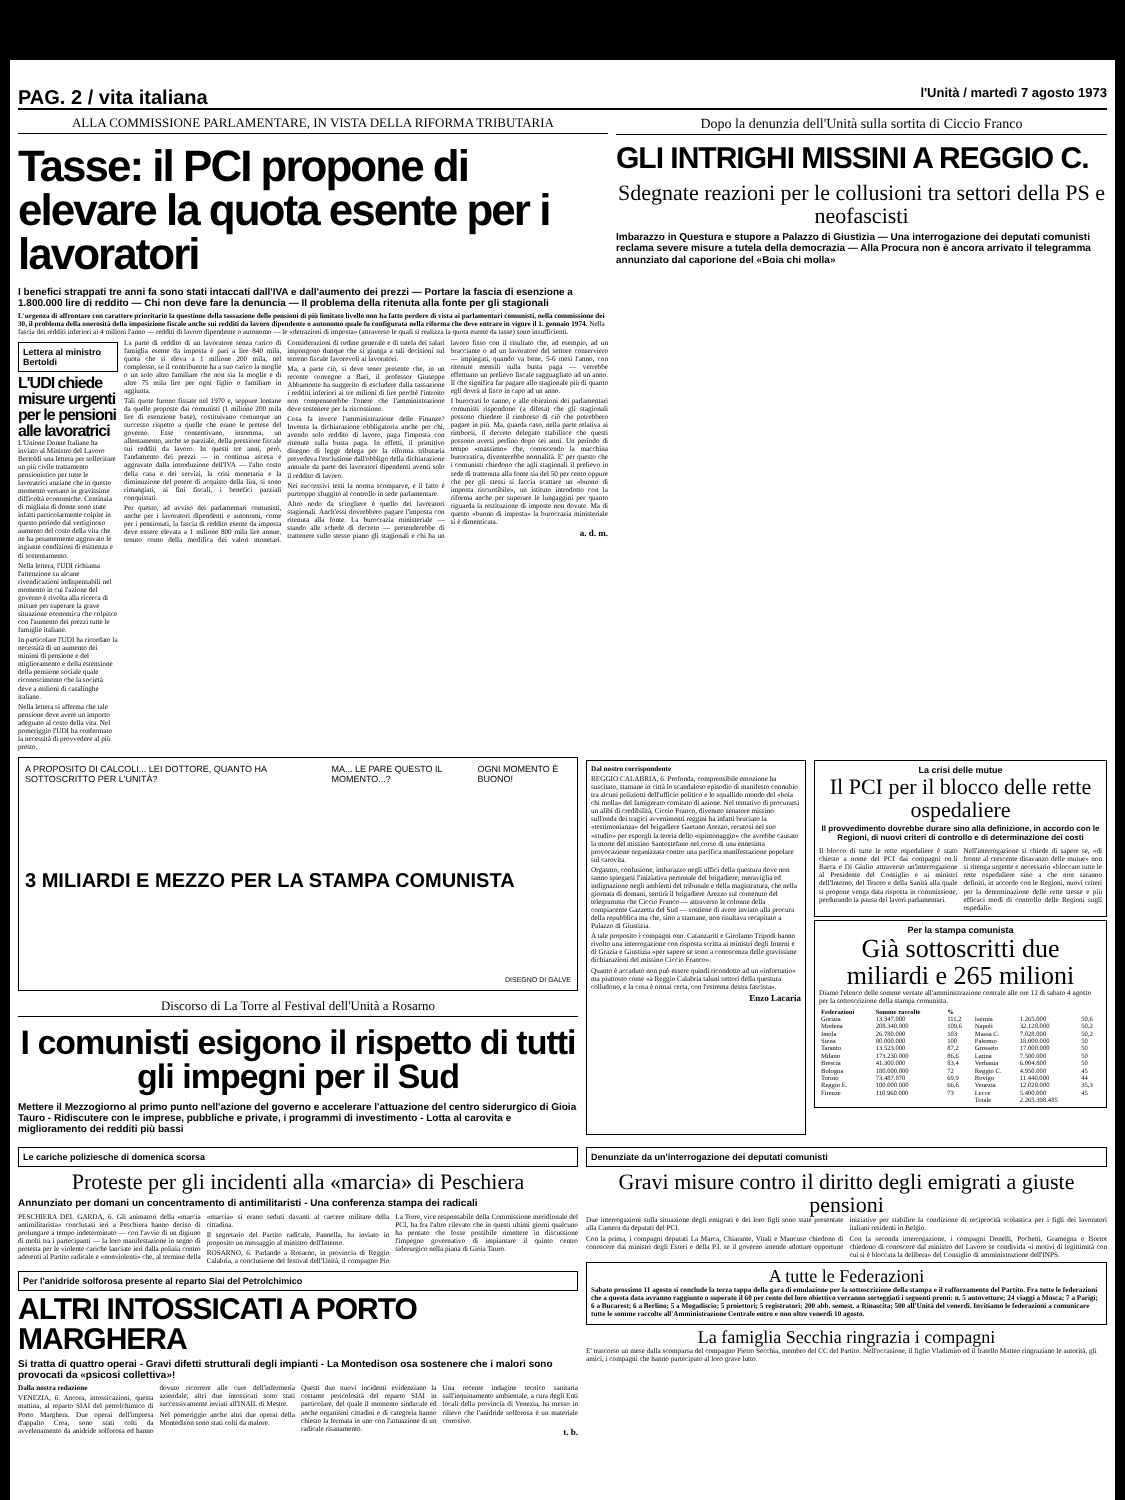PAG. 2 / vita italiana l'Unità / martedì 7 agosto 1973
ALLA COMMISSIONE PARLAMENTARE, IN VISTA DELLA RIFORMA TRIBUTARIA
Tasse: il PCI propone di elevare la quota esente per i lavoratori
I benefici strappati tre anni fa sono stati intaccati dall'IVA e dall'aumento dei prezzi — Portare la fascia di esenzione a 1.800.000 lire di reddito — Chi non deve fare la denuncia — Il problema della ritenuta alla fonte per gli stagionali
L'urgenza di affrontare con carattere prioritario la questione della tassazione delle pensioni di più limitato livello non ha fatto perdere di vista ai parlamentari comunisti, nella commissione dei 30, il problema della onerosità della imposizione fiscale anche sui redditi da lavoro dipendente o autonomo quale fu configurata nella riforma che deve entrare in vigore il 1. gennaio 1974. Nella fascia dei redditi inferiori ai 4 milioni l'anno — redditi di lavoro dipendente o autonomo — le «detrazioni di imposta» (attraverso le quali si realizza la quota esente da tasse) sono insufficienti.
Lettera al ministro Bertoldi
L'UDI chiede misure urgenti per le pensioni alle lavoratrici
L'Unione Donne Italiane ha inviato al Ministro del Lavoro Bertoldi una lettera per sollecitare un più civile trattamento pensionistico per tutte le lavoratrici anziane che in questo momento versano in gravissime difficoltà economiche. Centinaia di migliaia di donne sono state infatti particolarmente colpite in questo periodo dal vertiginoso aumento del costo della vita che ne ha pesantemente aggravato le ingiuste condizioni di esistenza e di sostentamento.
Nella lettera, l'UDI richiama l'attenzione su alcune rivendicazioni indispensabili nel momento in cui l'azione del governo è rivolta alla ricerca di misure per superare la grave situazione economica che colpisce con l'aumento dei prezzi tutte le famiglie italiane.
In particolare l'UDI ha ricordato la necessità di un aumento dei minimi di pensione e del miglioramento e della estensione della pensione sociale quale riconoscimento che la società deve a milioni di casalinghe italiane.
Nella lettera si afferma che tale pensione deve avere un importo adeguato al costo della vita. Nel pomeriggio l'UDI ha confermato la necessità di provvedere al più presto.
La parte di reddito di un lavoratore senza carico di famiglia esente da imposta è pari a lire 840 mila, quota che si eleva a 1 milione 200 mila, nel complesso, se il contribuente ha a suo carico la moglie o un solo altro familiare che non sia la moglie e di altre 75 mila lire per ogni figlio o familiare in aggiunta.
Tali quote furono fissate nel 1970 e, seppure lontane da quelle proposte dai comunisti (1 milione 200 mila lire di esenzione base), costituivano comunque un successo rispetto a quelle che erano le pretese del governo. Esse consentivano, insomma, un allentamento, anche se parziale, della pressione fiscale sui redditi da lavoro. In questi tre anni, però, l'andamento dei prezzi — in continua ascesa e aggravato dalla introduzione dell'IVA — l'alto costo della casa e dei servizi, la crisi monetaria e la diminuzione del potere di acquisto della lira, si sono rimangiati, ai fini fiscali, i benefici parziali conquistati.
Per questo, ad avviso dei parlamentari comunisti, anche per i lavoratori dipendenti e autonomi, come per i pensionati, la fascia di reddito esente da imposta deve essere elevata a 1 milione 800 mila lire annue, tenuto conto della modifica dei valori monetari. Considerazioni di ordine generale e di tutela dei salari impongono dunque che si giunga a tali decisioni sul terreno fiscale favorevoli ai lavoratori.
Ma, a parte ciò, si deve tener presente che, in un recente convegno a Bari, il professor Giuseppe Abbamonte ha suggerito di escludere dalla tassazione i redditi inferiori ai tre milioni di lire perché l'introito non compenserebbe l'onere che l'amministrazione deve sostenere per la riscossione.
Cosa fa invece l'amministrazione delle Finanze? Inventa la dichiarazione obbligatoria anche per chi, avendo solo reddito di lavoro, paga l'imposta con ritenute sulla busta paga. In effetti, il primitivo disegno di legge delega per la riforma tributaria prevedeva l'esclusione dall'obbligo della dichiarazione annuale da parte dei lavoratori dipendenti aventi solo il reddito di lavoro.
Nei successivi testi la norma scomparve, e il fatto è purtroppo sfuggito al controllo in sede parlamentare.
Altro nodo da sciogliere è quello dei lavoratori stagionali. Anch'essi dovrebbero pagare l'imposta con ritenuta alla fonte. La burocrazia ministeriale — stando alle schede di decreto — pretenderebbe di trattenere sullo stesso piano gli stagionali e chi ha un lavoro fisso con il risultato che, ad esempio, ad un bracciante o ad un lavoratore del settore conserviero — impiegati, quando va bene, 5-6 mesi l'anno, con ritenute mensili sulla busta paga — verrebbe effettuato un prelievo fiscale ragguagliato ad un anno. Il che significa far pagare allo stagionale più di quanto egli dovrà al fisco in capo ad un anno.
I burocrati lo sanno, e alle obiezioni dei parlamentari comunisti rispondono (a difesa) che gli stagionali possono chiedere il rimborso di ciò che potrebbero pagare in più. Ma, guarda caso, nella parte relativa ai rimborsi, il decreto delegato stabilisce che questi possono aversi perfino dopo sei anni. Un periodo di tempo «massimo» che, conoscendo la macchina burocratica, diventerebbe normalità. E' per questo che i comunisti chiedono che agli stagionali il prelievo in sede di trattenuta alla fonte sia del 50 per cento oppure che per gli stessi si faccia scattare un «buono di imposta riscuotibile», un istituto introdotto con la riforma anche per superare le lungaggini per quanto riguarda la restituzione di imposte non dovute. Ma di questo «buono di imposta» la burocrazia ministeriale si è dimenticata.
a. d. m.
Dopo la denunzia dell'Unità sulla sortita di Ciccio Franco
GLI INTRIGHI MISSINI A REGGIO C.
Sdegnate reazioni per le collusioni tra settori della PS e neofascisti
Imbarazzo in Questura e stupore a Palazzo di Giustizia — Una interrogazione dei deputati comunisti reclama severe misure a tutela della democrazia — Alla Procura non è ancora arrivato il telegramma annunziato dal caporione del «Boia chi molla»
A PROPOSITO DI CALCOLI... LEI DOTTORE, QUANTO HA SOTTOSCRITTO PER L'UNITÀ? MA... LE PARE QUESTO IL MOMENTO...? OGNI MOMENTO È BUONO!
3 MILIARDI E MEZZO PER LA STAMPA COMUNISTA
DISEGNO DI GALVE
Discorso di La Torre al Festival dell'Unità a Rosarno
I comunisti esigono il rispetto di tutti gli impegni per il Sud
Mettere il Mezzogiorno al primo punto nell'azione del governo e accelerare l'attuazione del centro siderurgico di Gioia Tauro - Ridiscutere con le imprese, pubbliche e private, i programmi di investimento - Lotta al carovita e miglioramento dei redditi più bassi
Dal nostro corrispondente
REGGIO CALABRIA, 6. Profonda, comprensibile emozione ha suscitato, stamane in città lo scandaloso episodio di manifesto connubio tra alcuni poliziotti dell'ufficio politico e lo squallido mondo del «boia chi molla» del famigerato comitato di azione. Nel tentativo di procurarsi un alibi di credibilità, Ciccio Franco, divenuto senatore missino sull'onda dei tragici avvenimenti reggini ha infatti bruciato la «testimonianza» del brigadiere Gaetano Arezzo, recatosi nel suo «studio» per esporgli la teoria dello «spintonaggio» che avrebbe causato la morte del missino Santostefano nel corso di una ennesima provocazione organizzata contro una pacifica manifestazione popolare sul carovita.
Orgasmo, confusione, imbarazzo negli uffici della questura dove non sanno spiegarsi l'iniziativa personale del brigadiere; meraviglia ed indignazione negli ambienti del tribunale e della magistratura, che nella giornata di domani, sentirà il brigadiere Arezzo sul contenuto del telegramma che Ciccio Franco — attraverso le colonne della compiacente Gazzetta del Sud — sostiene di avere inviato alla procura della repubblica ma che, sino a stamane, non risultava recapitato a Palazzo di Giustizia.
A tale proposito i compagni onn. Catanzariti e Girolamo Tripodi hanno rivolto una interrogazione con risposta scritta ai ministri degli Interni e di Grazia e Giustizia «per sapere se sono a conoscenza delle gravissime dichiarazioni del missino Ciccio Franco».
Quanto è accaduto non può essere quindi ricondotto ad un «infortunio» ma piuttosto come «a Reggio Calabria taluni settori della questura colludono, e la cosa è ormai certa, con l'estrema destra fascista».
Enzo Lacaria
La crisi delle mutue
Il PCI per il blocco delle rette ospedaliere
Il provvedimento dovrebbe durare sino alla definizione, in accordo con le Regioni, di nuovi criteri di controllo e di determinazione dei costi
Il blocco di tutte le rette ospedaliere è stato chiesto a nome del PCI dai compagni on.li Barca e Di Giulio attraverso un'interrogazione al Presidente del Consiglio e ai ministri dell'Interno, del Tesoro e della Sanità alla quale si propone venga data risposta in commissione, perdurando la pausa dei lavori parlamentari.
Nell'interrogazione si chiede di sapere se, «di fronte al crescente disavanzo delle mutue» non si ritenga urgente e necessario «bloccare tutte le rette ospedaliere sino a che non saranno definiti, in accordo con le Regioni, nuovi criteri per la determinazione delle rette stesse e più efficaci modi di controllo delle Regioni sugli ospedali».
Per la stampa comunista
Già sottoscritti due miliardi e 265 milioni
Diamo l'elenco delle somme versate all'amministrazione centrale alle ore 12 di sabato 4 agosto per la sottoscrizione della stampa comunista.
| Federazioni | Somme raccolte | % | | | |
| --- | --- | --- | --- | --- | --- |
| Gorizia | 13.347.000 | 111,2 | Isernia | 1.265.000 | 50,6 |
| Modena | 208.340.000 | 109,6 | Napoli | 32.128.000 | 50,2 |
| Imola | 26.780.000 | 103 | Massa C. | 7.028.000 | 50,2 |
| Siena | 80.000.000 | 100 | Palermo | 18.000.000 | 50 |
| Taranto | 13.523.000 | 87,2 | Grosseto | 17.000.000 | 50 |
| Milano | 173.230.000 | 86,6 | Latina | 7.500.000 | 50 |
| Brescia | 41.300.000 | 83,4 | Verbania | 6.004.800 | 50 |
| Bologna | 180.000.000 | 72 | Reggio C. | 4.950.000 | 45 |
| Torino | 73.487.870 | 69,9 | Rovigo | 11.440.000 | 44 |
| Reggio E. | 100.000.000 | 66,6 | Venezia | 12.020.000 | 35,3 |
| Firenze | 110.960.000 | 73 | Lecce | 5.400.000 | 45 |
| | | | Totale | 2.265.398.485 | |
Le cariche poliziesche di domenica scorsa
Proteste per gli incidenti alla «marcia» di Peschiera
Annunziato per domani un concentramento di antimilitaristi - Una conferenza stampa dei radicali
PESCHIERA DEL GARDA, 6. Gli animatori della «marcia antimilitarista» conclusasi ieri a Peschiera hanno deciso di prolungare a tempo indeterminato — con l'avvio di un digiuno di molti tra i partecipanti — la loro manifestazione in segno di protesta per le violente cariche lanciate ieri dalla polizia contro aderenti al Partito radicale e «nonviolenti» che, al termine della «marcia» si erano seduti davanti al carcere militare della cittadina.
Il segretario del Partito radicale, Pannella, ha inviato in proposito un messaggio al ministro dell'Interno.
ROSARNO, 6. Parlando a Rosarno, in provincia di Reggio Calabria, a conclusione del festival dell'Unità, il compagno Pio La Torre, vice responsabile della Commissione meridionale del PCI, ha fra l'altro rilevato che in questi ultimi giorni qualcuno ha pensato che fosse possibile rimettere in discussione l'impegno governativo di impiantare il quinto centro siderurgico nella piana di Gioia Tauro.
Per l'anidride solforosa presente al reparto Siai del Petrolchimico
ALTRI INTOSSICATI A PORTO MARGHERA
Si tratta di quattro operai - Gravi difetti strutturali degli impianti - La Montedison osa sostenere che i malori sono provocati da «psicosi collettiva»!
Dalla nostra redazione
VENEZIA, 6. Ancora, intossicazioni, questa mattina, al reparto SIAI del petrolchimico di Porto Marghera. Due operai dell'impresa d'appalto Crea, sono stati colti da avvelenamento da anidride solforosa ed hanno dovuto ricorrere alle cure dell'infermeria aziendale; altri due intossicati sono stati successivamente inviati all'INAIL di Mestre.
Nel pomeriggio anche altri due operai della Montedison sono stati colti da malore.
Questi due nuovi incidenti evidenziano la costante pericolosità del reparto SIAI in particolare, del quale il momento sindacale ed anche organismi cittadini e di categoria hanno chiesto la fermata in uno con l'attuazione di un radicale risanamento.
Una recente indagine tecnico sanitaria sull'inquinamento ambientale, a cura degli Enti locali della provincia di Venezia, ha messo in rilievo che l'anidride solforosa è un materiale corrosivo.
t. b.
Denunziate da un'interrogazione dei deputati comunisti
Gravi misure contro il diritto degli emigrati a giuste pensioni
Due interrogazioni sulla situazione degli emigrati e dei loro figli sono state presentate alla Camera da deputati del PCI.
Con la prima, i compagni deputati La Marca, Chiarante, Vitali e Mancuso chiedono di conoscere dai ministri degli Esteri e della P.I. se il governo intende adottare opportune iniziative per stabilire la condizione di reciprocità scolastica per i figli dei lavoratori italiani residenti in Belgio.
Con la seconda interrogazione, i compagni Donelli, Pochetti, Gramegna e Bortot chiedono di conoscere dal ministro del Lavoro se condivida «i motivi di legittimità con cui si è bloccata la delibera» del Consiglio di amministrazione dell'INPS.
A tutte le Federazioni
Sabato prossimo 11 agosto si conclude la terza tappa della gara di emulazione per la sottoscrizione della stampa e il rafforzamento del Partito. Fra tutte le federazioni che a questa data avranno raggiunto o superato il 60 per cento del loro obiettivo verranno sorteggiati i seguenti premi: n. 5 autovetture; 24 viaggi a Mosca; 7 a Parigi; 6 a Bucarest; 6 a Berlino; 5 a Mogadiscio; 5 proiettori; 5 registratori; 200 abb. semest. a Rinascita; 500 all'Unità del venerdì. Invitiamo le federazioni a comunicare tutte le somme raccolte all'Amministrazione Centrale entro e non oltre venerdì 10 agosto.
La famiglia Secchia ringrazia i compagni
E' trascorso un mese dalla scomparsa del compagno Pietro Secchia, membro del CC del Partito. Nell'occasione, il figlio Vladimiro ed il fratello Matteo ringraziano le autorità, gli amici, i compagni che hanno partecipato al loro grave lutto.